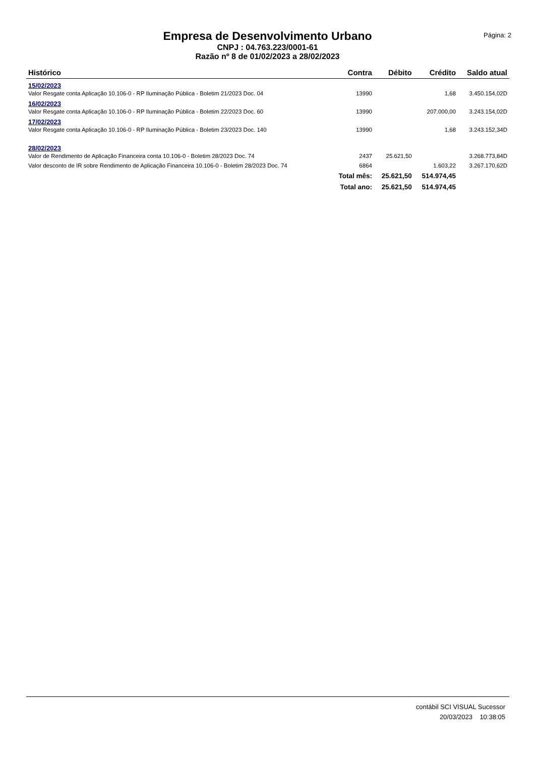Empresa de Desenvolvimento Urbano
CNPJ : 04.763.223/0001-61
Razão nº 8 de 01/02/2023 a 28/02/2023
Página: 2
| Histórico | Contra | Débito | Crédito | Saldo atual |
| --- | --- | --- | --- | --- |
| 15/02/2023 | | | | |
| Valor Resgate conta Aplicação 10.106-0 - RP Iluminação Pública - Boletim 21/2023 Doc. 04 | 13990 | | 1,68 | 3.450.154,02D |
| 16/02/2023 | | | | |
| Valor Resgate conta Aplicação 10.106-0 - RP Iluminação Pública - Boletim 22/2023 Doc. 60 | 13990 | | 207.000,00 | 3.243.154,02D |
| 17/02/2023 | | | | |
| Valor Resgate conta Aplicação 10.106-0 - RP Iluminação Pública - Boletim 23/2023 Doc. 140 | 13990 | | 1,68 | 3.243.152,34D |
| 28/02/2023 | | | | |
| Valor de Rendimento de Aplicação Financeira conta 10.106-0 - Boletim 28/2023 Doc. 74 | 2437 | 25.621,50 | | 3.268.773,84D |
| Valor desconto de IR sobre Rendimento de Aplicação Financeira 10.106-0 - Boletim 28/2023 Doc. 74 | 6864 | | 1.603,22 | 3.267.170,62D |
| | Total mês: | 25.621,50 | 514.974,45 | |
| | Total ano: | 25.621,50 | 514.974,45 | |
contábil SCI VISUAL Sucessor
20/03/2023 10:38:05